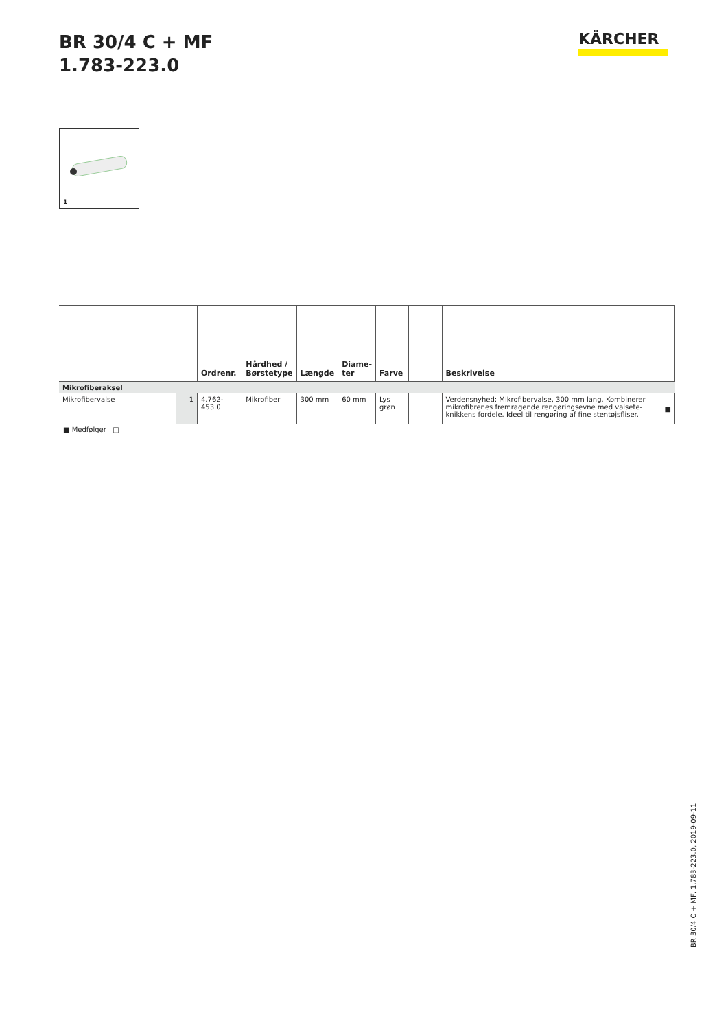BR 30/4 C + MF
1.783-223.0
KÄRCHER
1
| | | Ordrenr. | Hårdhed / Børstetype | Længde | Diame- ter | Farve | | Beskrivelse | |
| --- | --- | --- | --- | --- | --- | --- | --- | --- | --- |
| Mikrofiberaksel | | | | | | | | | |
| Mikrofibervalse | 1 | 4.762-453.0 | Mikrofiber | 300 mm | 60 mm | Lys grøn | | Verdensnyhed: Mikrofibervalse, 300 mm lang. Kombinerer mikrofibrenes fremragende rengøringsevne med valsete­knikkens fordele. Ideel til rengøring af fine stentøjsfliser. | ■ |
■ Medfølger □
BR 30/4 C + MF, 1.783-223.0, 2019-09-11